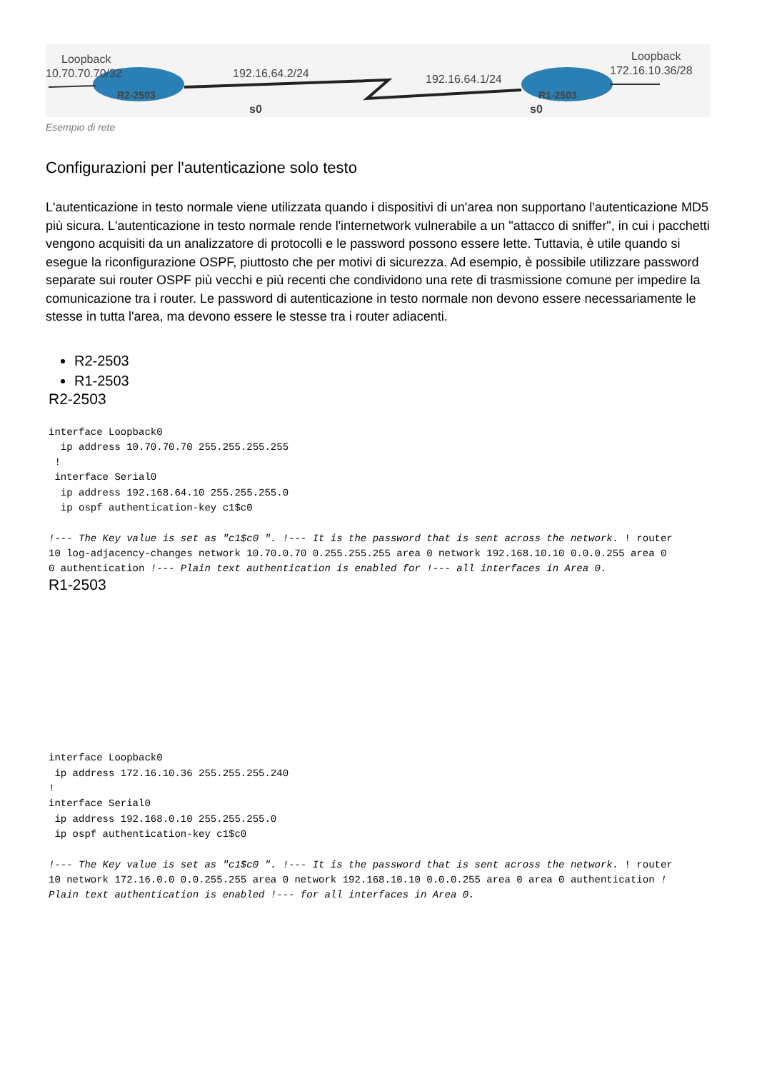Loopback
10.70.70.70/32
192.16.64.2/24
192.16.64.1/24
Loopback
172.16.10.36/28
R2-2503
R1-2503
s0
s0
Esempio di rete
Configurazioni per l'autenticazione solo testo
L'autenticazione in testo normale viene utilizzata quando i dispositivi di un'area non supportano l'autenticazione MD5 più sicura. L'autenticazione in testo normale rende l'internetwork vulnerabile a un "attacco di sniffer", in cui i pacchetti vengono acquisiti da un analizzatore di protocolli e le password possono essere lette. Tuttavia, è utile quando si esegue la riconfigurazione OSPF, piuttosto che per motivi di sicurezza. Ad esempio, è possibile utilizzare password separate sui router OSPF più vecchi e più recenti che condividono una rete di trasmissione comune per impedire la comunicazione tra i router. Le password di autenticazione in testo normale non devono essere necessariamente le stesse in tutta l'area, ma devono essere le stesse tra i router adiacenti.
R2-2503
R1-2503
R2-2503
interface Loopback0
  ip address 10.70.70.70 255.255.255.255
 !
 interface Serial0
  ip address 192.168.64.10 255.255.255.0
  ip ospf authentication-key c1$c0

!--- The Key value is set as "c1$c0 ". !--- It is the password that is sent across the network. ! router
10 log-adjacency-changes network 10.70.0.70 0.255.255.255 area 0 network 192.168.10.10 0.0.0.255 area 0
0 authentication !--- Plain text authentication is enabled for !--- all interfaces in Area 0.
R1-2503
interface Loopback0
 ip address 172.16.10.36 255.255.255.240
!
interface Serial0
 ip address 192.168.0.10 255.255.255.0
 ip ospf authentication-key c1$c0

!--- The Key value is set as "c1$c0 ". !--- It is the password that is sent across the network. ! router
10 network 172.16.0.0 0.0.255.255 area 0 network 192.168.10.10 0.0.0.255 area 0 area 0 authentication !
Plain text authentication is enabled !--- for all interfaces in Area 0.